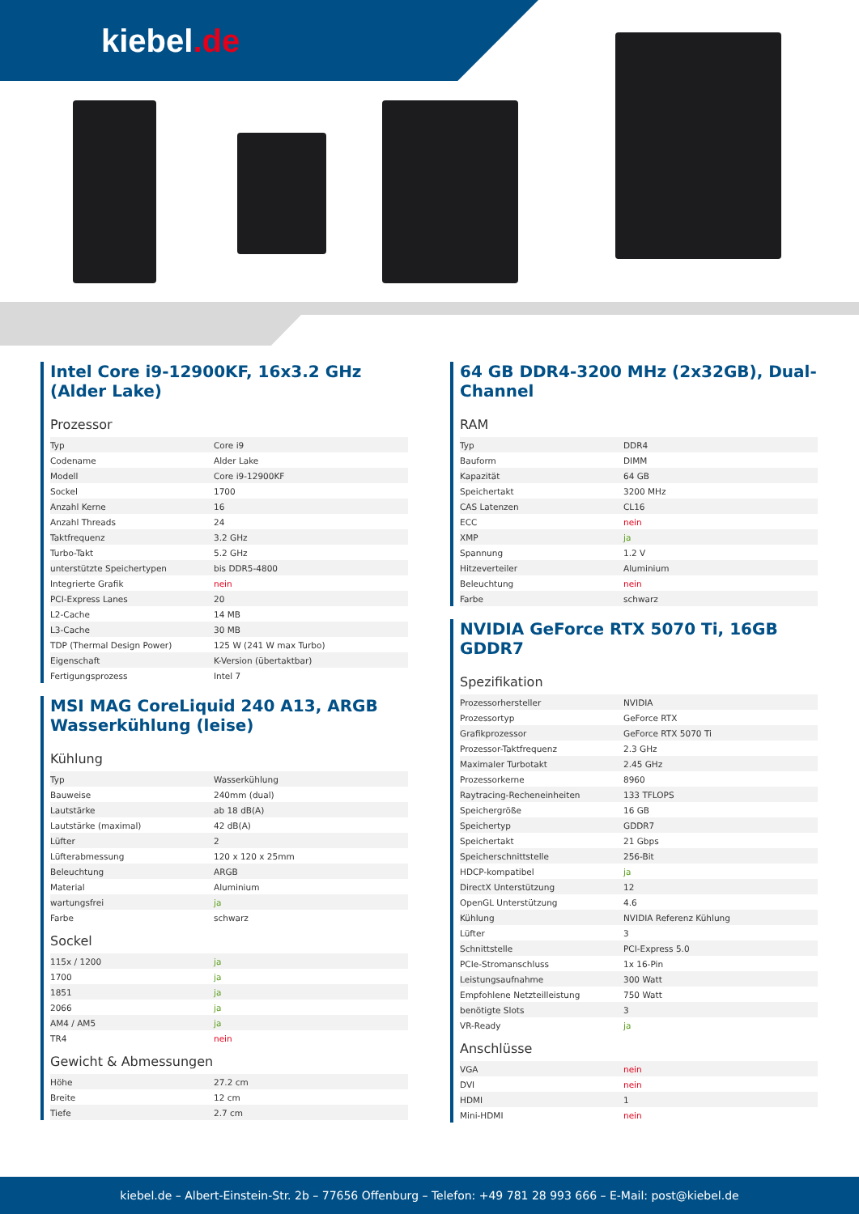kiebel.de
Intel Core i9-12900KF, 16x3.2 GHz (Alder Lake)
Prozessor
| Typ | Core i9 |
| Codename | Alder Lake |
| Modell | Core i9-12900KF |
| Sockel | 1700 |
| Anzahl Kerne | 16 |
| Anzahl Threads | 24 |
| Taktfrequenz | 3.2 GHz |
| Turbo-Takt | 5.2 GHz |
| unterstützte Speichertypen | bis DDR5-4800 |
| Integrierte Grafik | nein |
| PCI-Express Lanes | 20 |
| L2-Cache | 14 MB |
| L3-Cache | 30 MB |
| TDP (Thermal Design Power) | 125 W (241 W max Turbo) |
| Eigenschaft | K-Version (übertaktbar) |
| Fertigungsprozess | Intel 7 |
MSI MAG CoreLiquid 240 A13, ARGB Wasserkühlung (leise)
Kühlung
| Typ | Wasserkühlung |
| Bauweise | 240mm (dual) |
| Lautstärke | ab 18 dB(A) |
| Lautstärke (maximal) | 42 dB(A) |
| Lüfter | 2 |
| Lüfterabmessung | 120 x 120 x 25mm |
| Beleuchtung | ARGB |
| Material | Aluminium |
| wartungsfrei | ja |
| Farbe | schwarz |
Sockel
| 115x / 1200 | ja |
| 1700 | ja |
| 1851 | ja |
| 2066 | ja |
| AM4 / AM5 | ja |
| TR4 | nein |
Gewicht & Abmessungen
| Höhe | 27.2 cm |
| Breite | 12 cm |
| Tiefe | 2.7 cm |
64 GB DDR4-3200 MHz (2x32GB), Dual-Channel
RAM
| Typ | DDR4 |
| Bauform | DIMM |
| Kapazität | 64 GB |
| Speichertakt | 3200 MHz |
| CAS Latenzen | CL16 |
| ECC | nein |
| XMP | ja |
| Spannung | 1.2 V |
| Hitzeverteiler | Aluminium |
| Beleuchtung | nein |
| Farbe | schwarz |
NVIDIA GeForce RTX 5070 Ti, 16GB GDDR7
Spezifikation
| Prozessorhersteller | NVIDIA |
| Prozessortyp | GeForce RTX |
| Grafikprozessor | GeForce RTX 5070 Ti |
| Prozessor-Taktfrequenz | 2.3 GHz |
| Maximaler Turbotakt | 2.45 GHz |
| Prozessorkerne | 8960 |
| Raytracing-Recheneinheiten | 133 TFLOPS |
| Speichergröße | 16 GB |
| Speichertyp | GDDR7 |
| Speichertakt | 21 Gbps |
| Speicherschnittstelle | 256-Bit |
| HDCP-kompatibel | ja |
| DirectX Unterstützung | 12 |
| OpenGL Unterstützung | 4.6 |
| Kühlung | NVIDIA Referenz Kühlung |
| Lüfter | 3 |
| Schnittstelle | PCI-Express 5.0 |
| PCIe-Stromanschluss | 1x 16-Pin |
| Leistungsaufnahme | 300 Watt |
| Empfohlene Netzteilleistung | 750 Watt |
| benötigte Slots | 3 |
| VR-Ready | ja |
Anschlüsse
| VGA | nein |
| DVI | nein |
| HDMI | 1 |
| Mini-HDMI | nein |
kiebel.de – Albert-Einstein-Str. 2b – 77656 Offenburg – Telefon: +49 781 28 993 666 – E-Mail: post@kiebel.de